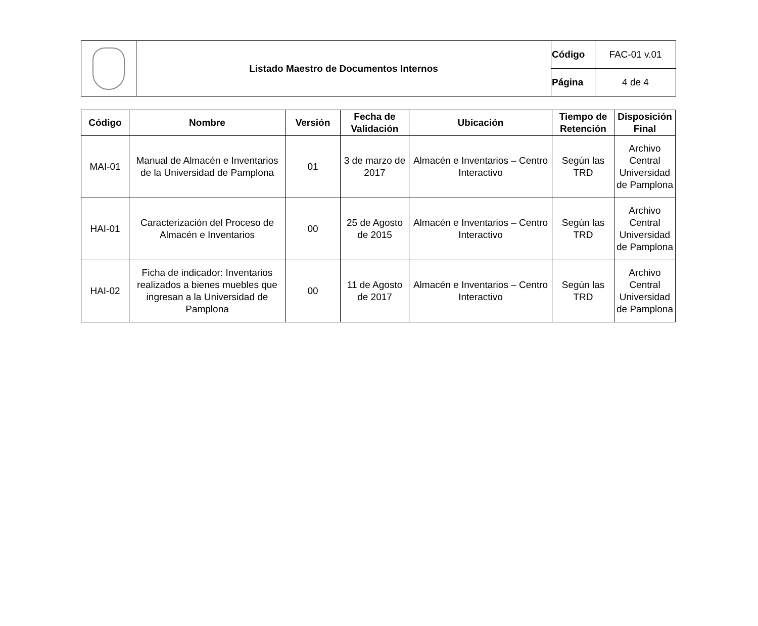| | Listado Maestro de Documentos Internos | Código | FAC-01 v.01 |
| | | Página | 4 de 4 |
| Código | Nombre | Versión | Fecha de Validación | Ubicación | Tiempo de Retención | Disposición Final |
| --- | --- | --- | --- | --- | --- | --- |
| MAI-01 | Manual de Almacén e Inventarios de la Universidad de Pamplona | 01 | 3 de marzo de 2017 | Almacén e Inventarios – Centro Interactivo | Según las TRD | Archivo Central Universidad de Pamplona |
| HAI-01 | Caracterización del Proceso de Almacén e Inventarios | 00 | 25 de Agosto de 2015 | Almacén e Inventarios – Centro Interactivo | Según las TRD | Archivo Central Universidad de Pamplona |
| HAI-02 | Ficha de indicador: Inventarios realizados a bienes muebles que ingresan a la Universidad de Pamplona | 00 | 11 de Agosto de 2017 | Almacén e Inventarios – Centro Interactivo | Según las TRD | Archivo Central Universidad de Pamplona |